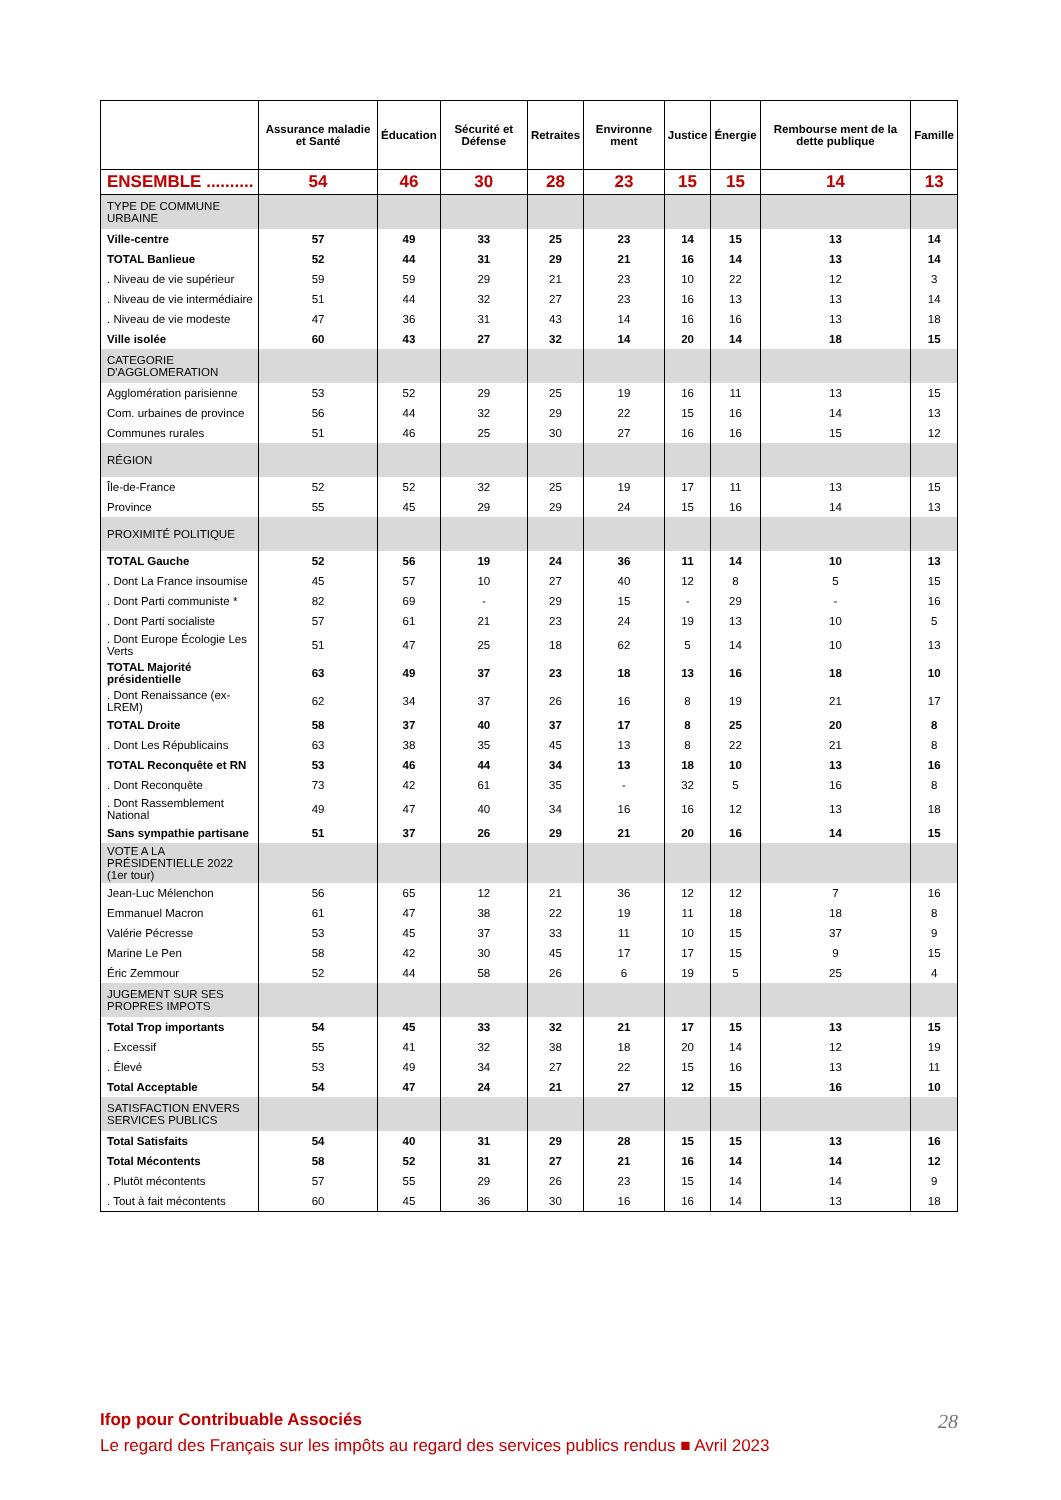| | Assurance maladie et Santé | Éducation | Sécurité et Défense | Retraites | Environne ment | Justice | Énergie | Rembourse ment de la dette publique | Famille |
| --- | --- | --- | --- | --- | --- | --- | --- | --- | --- |
| ENSEMBLE .......... | 54 | 46 | 30 | 28 | 23 | 15 | 15 | 14 | 13 |
| TYPE DE COMMUNE URBAINE | | | | | | | | | |
| Ville-centre | 57 | 49 | 33 | 25 | 23 | 14 | 15 | 13 | 14 |
| TOTAL Banlieue | 52 | 44 | 31 | 29 | 21 | 16 | 14 | 13 | 14 |
| . Niveau de vie supérieur | 59 | 59 | 29 | 21 | 23 | 10 | 22 | 12 | 3 |
| . Niveau de vie intermédiaire | 51 | 44 | 32 | 27 | 23 | 16 | 13 | 13 | 14 |
| . Niveau de vie modeste | 47 | 36 | 31 | 43 | 14 | 16 | 16 | 13 | 18 |
| Ville isolée | 60 | 43 | 27 | 32 | 14 | 20 | 14 | 18 | 15 |
| CATEGORIE D'AGGLOMERATION | | | | | | | | | |
| Agglomération parisienne | 53 | 52 | 29 | 25 | 19 | 16 | 11 | 13 | 15 |
| Com. urbaines de province | 56 | 44 | 32 | 29 | 22 | 15 | 16 | 14 | 13 |
| Communes rurales | 51 | 46 | 25 | 30 | 27 | 16 | 16 | 15 | 12 |
| RÉGION | | | | | | | | | |
| Île-de-France | 52 | 52 | 32 | 25 | 19 | 17 | 11 | 13 | 15 |
| Province | 55 | 45 | 29 | 29 | 24 | 15 | 16 | 14 | 13 |
| PROXIMITÉ POLITIQUE | | | | | | | | | |
| TOTAL Gauche | 52 | 56 | 19 | 24 | 36 | 11 | 14 | 10 | 13 |
| . Dont La France insoumise | 45 | 57 | 10 | 27 | 40 | 12 | 8 | 5 | 15 |
| . Dont Parti communiste * | 82 | 69 | - | 29 | 15 | - | 29 | - | 16 |
| . Dont Parti socialiste | 57 | 61 | 21 | 23 | 24 | 19 | 13 | 10 | 5 |
| . Dont Europe Écologie Les Verts | 51 | 47 | 25 | 18 | 62 | 5 | 14 | 10 | 13 |
| TOTAL Majorité présidentielle | 63 | 49 | 37 | 23 | 18 | 13 | 16 | 18 | 10 |
| . Dont Renaissance (ex-LREM) | 62 | 34 | 37 | 26 | 16 | 8 | 19 | 21 | 17 |
| TOTAL Droite | 58 | 37 | 40 | 37 | 17 | 8 | 25 | 20 | 8 |
| . Dont Les Républicains | 63 | 38 | 35 | 45 | 13 | 8 | 22 | 21 | 8 |
| TOTAL Reconquête et RN | 53 | 46 | 44 | 34 | 13 | 18 | 10 | 13 | 16 |
| . Dont Reconquête | 73 | 42 | 61 | 35 | - | 32 | 5 | 16 | 8 |
| . Dont Rassemblement National | 49 | 47 | 40 | 34 | 16 | 16 | 12 | 13 | 18 |
| Sans sympathie partisane | 51 | 37 | 26 | 29 | 21 | 20 | 16 | 14 | 15 |
| VOTE A LA PRÉSIDENTIELLE 2022 (1er tour) | | | | | | | | | |
| Jean-Luc Mélenchon | 56 | 65 | 12 | 21 | 36 | 12 | 12 | 7 | 16 |
| Emmanuel Macron | 61 | 47 | 38 | 22 | 19 | 11 | 18 | 18 | 8 |
| Valérie Pécresse | 53 | 45 | 37 | 33 | 11 | 10 | 15 | 37 | 9 |
| Marine Le Pen | 58 | 42 | 30 | 45 | 17 | 17 | 15 | 9 | 15 |
| Éric Zemmour | 52 | 44 | 58 | 26 | 6 | 19 | 5 | 25 | 4 |
| JUGEMENT SUR SES PROPRES IMPOTS | | | | | | | | | |
| Total Trop importants | 54 | 45 | 33 | 32 | 21 | 17 | 15 | 13 | 15 |
| . Excessif | 55 | 41 | 32 | 38 | 18 | 20 | 14 | 12 | 19 |
| . Élevé | 53 | 49 | 34 | 27 | 22 | 15 | 16 | 13 | 11 |
| Total Acceptable | 54 | 47 | 24 | 21 | 27 | 12 | 15 | 16 | 10 |
| SATISFACTION ENVERS SERVICES PUBLICS | | | | | | | | | |
| Total Satisfaits | 54 | 40 | 31 | 29 | 28 | 15 | 15 | 13 | 16 |
| Total Mécontents | 58 | 52 | 31 | 27 | 21 | 16 | 14 | 14 | 12 |
| . Plutôt mécontents | 57 | 55 | 29 | 26 | 23 | 15 | 14 | 14 | 9 |
| . Tout à fait mécontents | 60 | 45 | 36 | 30 | 16 | 16 | 14 | 13 | 18 |
Ifop pour Contribuable Associés
28
Le regard des Français sur les impôts au regard des services publics rendus ■ Avril 2023